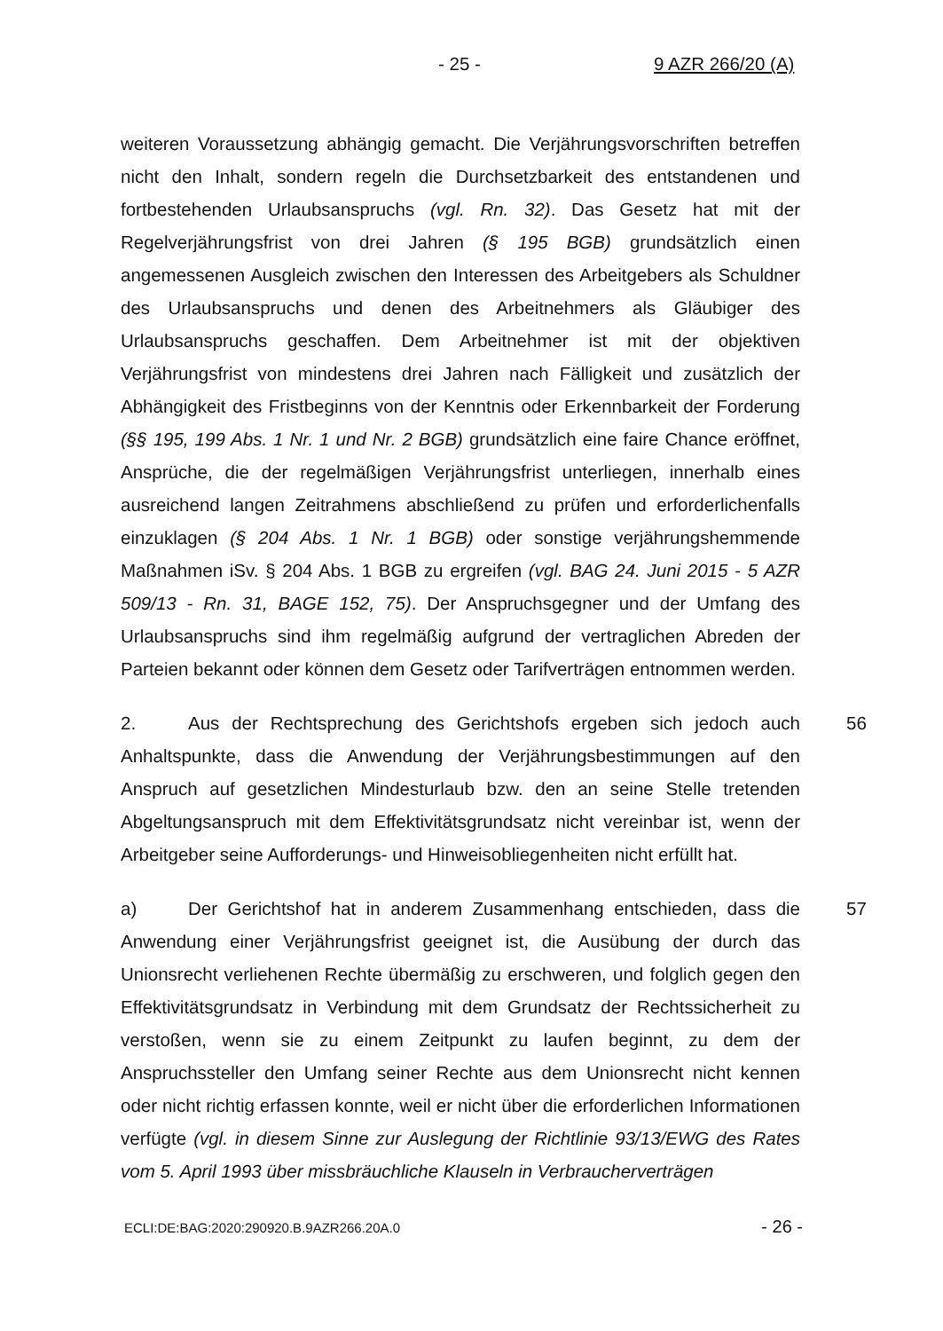- 25 - 9 AZR 266/20 (A)
weiteren Voraussetzung abhängig gemacht. Die Verjährungsvorschriften betreffen nicht den Inhalt, sondern regeln die Durchsetzbarkeit des entstandenen und fortbestehenden Urlaubsanspruchs (vgl. Rn. 32). Das Gesetz hat mit der Regelverjährungsfrist von drei Jahren (§ 195 BGB) grundsätzlich einen angemessenen Ausgleich zwischen den Interessen des Arbeitgebers als Schuldner des Urlaubsanspruchs und denen des Arbeitnehmers als Gläubiger des Urlaubsanspruchs geschaffen. Dem Arbeitnehmer ist mit der objektiven Verjährungsfrist von mindestens drei Jahren nach Fälligkeit und zusätzlich der Abhängigkeit des Fristbeginns von der Kenntnis oder Erkennbarkeit der Forderung (§§ 195, 199 Abs. 1 Nr. 1 und Nr. 2 BGB) grundsätzlich eine faire Chance eröffnet, Ansprüche, die der regelmäßigen Verjährungsfrist unterliegen, innerhalb eines ausreichend langen Zeitrahmens abschließend zu prüfen und erforderlichenfalls einzuklagen (§ 204 Abs. 1 Nr. 1 BGB) oder sonstige verjährungshemmende Maßnahmen iSv. § 204 Abs. 1 BGB zu ergreifen (vgl. BAG 24. Juni 2015 - 5 AZR 509/13 - Rn. 31, BAGE 152, 75). Der Anspruchsgegner und der Umfang des Urlaubsanspruchs sind ihm regelmäßig aufgrund der vertraglichen Abreden der Parteien bekannt oder können dem Gesetz oder Tarifverträgen entnommen werden.
2. Aus der Rechtsprechung des Gerichtshofs ergeben sich jedoch auch Anhaltspunkte, dass die Anwendung der Verjährungsbestimmungen auf den Anspruch auf gesetzlichen Mindesturlaub bzw. den an seine Stelle tretenden Abgeltungsanspruch mit dem Effektivitätsgrundsatz nicht vereinbar ist, wenn der Arbeitgeber seine Aufforderungs- und Hinweisobliegenheiten nicht erfüllt hat. 56
a) Der Gerichtshof hat in anderem Zusammenhang entschieden, dass die Anwendung einer Verjährungsfrist geeignet ist, die Ausübung der durch das Unionsrecht verliehenen Rechte übermäßig zu erschweren, und folglich gegen den Effektivitätsgrundsatz in Verbindung mit dem Grundsatz der Rechtssicherheit zu verstoßen, wenn sie zu einem Zeitpunkt zu laufen beginnt, zu dem der Anspruchssteller den Umfang seiner Rechte aus dem Unionsrecht nicht kennen oder nicht richtig erfassen konnte, weil er nicht über die erforderlichen Informationen verfügte (vgl. in diesem Sinne zur Auslegung der Richtlinie 93/13/EWG des Rates vom 5. April 1993 über missbräuchliche Klauseln in Verbraucherverträgen 57
ECLI:DE:BAG:2020:290920.B.9AZR266.20A.0 - 26 -